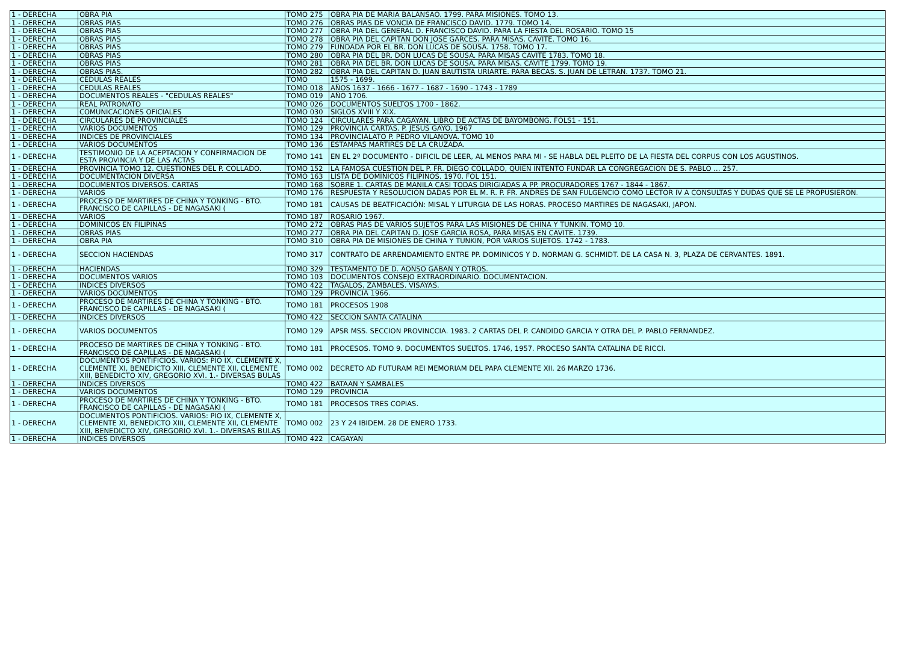| 1 - DERECHA | OBRA PIA | TOMO 275 | OBRA PIA DE MARIA BALANSAO. 1799. PARA MISIONES. TOMO 13. |
| 1 - DERECHA | OBRAS PIAS | TOMO 276 | OBRAS PIAS DE VONCIA DE FRANCISCO DAVID. 1779. TOMO 14. |
| 1 - DERECHA | OBRAS PIAS | TOMO 277 | OBRA PIA DEL GENERAL D. FRANCISCO DAVID. PARA LA FIESTA DEL ROSARIO. TOMO 15 |
| 1 - DERECHA | OBRAS PIAS | TOMO 278 | OBRA PIA DEL CAPITAN DON JOSE GARCES. PARA MISAS. CAVITE. TOMO 16. |
| 1 - DERECHA | OBRAS PIAS | TOMO 279 | FUNDADA POR EL BR. DON LUCAS DE SOUSA. 1758. TOMO 17. |
| 1 - DERECHA | OBRAS PIAS | TOMO 280 | OBRA PIA DEL BR. DON LUCAS DE SOUSA. PARA MISAS CAVITE 1783. TOMO 18. |
| 1 - DERECHA | OBRAS PIAS | TOMO 281 | OBRA PIA DEL BR. DON LUCAS DE SOUSA. PARA MISAS. CAVITE 1799. TOMO 19. |
| 1 - DERECHA | OBRAS PIAS. | TOMO 282 | OBRA PIA DEL CAPITAN D. JUAN BAUTISTA URIARTE. PARA BECAS. S. JUAN DE LETRAN. 1737. TOMO 21. |
| 1 - DERECHA | CÉDULAS REALES | TOMO | 1575 - 1699. |
| 1 - DERECHA | CEDULAS REALES | TOMO 018 | AÑOS 1637 - 1666 - 1677 - 1687 - 1690 - 1743 - 1789 |
| 1 - DERECHA | DOCUMENTOS REALES - "CEDULAS REALES" | TOMO 019 | AÑO 1706. |
| 1 - DERECHA | REAL PATRONATO | TOMO 026 | DOCUMENTOS SUELTOS 1700 - 1862. |
| 1 - DERECHA | COMUNICACIONES OFICIALES | TOMO 030 | SIGLOS XVIII Y XIX. |
| 1 - DERECHA | CIRCULARES DE PROVINCIALES | TOMO 124 | CIRCULARES PARA CAGAYAN. LIBRO DE ACTAS DE BAYOMBONG. FOLS1 - 151. |
| 1 - DERECHA | VARIOS DOCUMENTOS | TOMO 129 | PROVINCIA CARTAS. P. JESUS GAYO. 1967 |
| 1 - DERECHA | INDICES DE PROVINCIALES | TOMO 134 | PROVINCIALATO P. PEDRO VILANOVA. TOMO 10 |
| 1 - DERECHA | VARIOS DOCUMENTOS | TOMO 136 | ESTAMPAS MARTIRES DE LA CRUZADA. |
| 1 - DERECHA | TESTIMONIO DE LA ACEPTACION Y CONFIRMACION DE ESTA PROVINCIA Y DE LAS ACTAS | TOMO 141 | EN EL 2º DOCUMENTO - DIFICIL DE LEER, AL MENOS PARA MI - SE HABLA DEL PLEITO DE LA FIESTA DEL CORPUS CON LOS AGUSTINOS. |
| 1 - DERECHA | PROVINCIA TOMO 12. CUESTIONES DEL P. COLLADO. | TOMO 152 | LA FAMOSA CUESTION DEL P. FR. DIEGO COLLADO, QUIEN INTENTO FUNDAR LA CONGREGACION DE S. PABLO … 257. |
| 1 - DERECHA | DOCUMENTACION DIVERSA | TOMO 163 | LISTA DE DOMINICOS FILIPINOS. 1970. FOL 151. |
| 1 - DERECHA | DOCUMENTOS DIVERSOS. CARTAS | TOMO 168 | SOBRE 1. CARTAS DE MANILA CASI TODAS DIRIGIADAS A PP. PROCURADORES 1767 - 1844 - 1867. |
| 1 - DERECHA | VARIOS | TOMO 176 | RESPUESTA Y RESOLUCION DADAS POR EL M. R. P. FR. ANDRES DE SAN FULGENCIO COMO LECTOR IV A CONSULTAS Y DUDAS QUE SE LE PROPUSIERON. |
| 1 - DERECHA | PROCESO DE MARTIRES DE CHINA Y TONKING - BTO. FRANCISCO DE CAPILLAS - DE NAGASAKI ( | TOMO 181 | CAUSAS DE BEATFICACIÓN: MISAL Y LITURGIA DE LAS HORAS. PROCESO MARTIRES DE NAGASAKI, JAPON. |
| 1 - DERECHA | VARIOS | TOMO 187 | ROSARIO 1967. |
| 1 - DERECHA | DOMINICOS EN FILIPINAS | TOMO 272 | OBRAS PIAS DE VARIOS SUJETOS PARA LAS MISIONES DE CHINA Y TUNKIN. TOMO 10. |
| 1 - DERECHA | OBRAS PIAS | TOMO 277 | OBRA PIA DEL CAPITAN D. JOSE GARCIA ROSA, PARA MISAS EN CAVITE. 1739. |
| 1 - DERECHA | OBRA PIA | TOMO 310 | OBRA PIA DE MISIONES DE CHINA Y TUNKIN, POR VARIOS SUJETOS. 1742 - 1783. |
| 1 - DERECHA | SECCION HACIENDAS | TOMO 317 | CONTRATO DE ARRENDAMIENTO ENTRE PP. DOMINICOS Y D. NORMAN G. SCHMIDT. DE LA CASA N. 3, PLAZA DE CERVANTES. 1891. |
| 1 - DERECHA | HACIENDAS | TOMO 329 | TESTAMENTO DE D. AONSO GABAN Y OTROS. |
| 1 - DERECHA | DOCUMENTOS VARIOS | TOMO 103 | DOCUMENTOS CONSEJO EXTRAORDINARIO. DOCUMENTACION. |
| 1 - DERECHA | INDICES DIVERSOS | TOMO 422 | TAGALOS, ZAMBALES. VISAYAS. |
| 1 - DERECHA | VARIOS DOCUMENTOS | TOMO 129 | PROVINCIA 1966. |
| 1 - DERECHA | PROCESO DE MARTIRES DE CHINA Y TONKING - BTO. FRANCISCO DE CAPILLAS - DE NAGASAKI ( | TOMO 181 | PROCESOS 1908 |
| 1 - DERECHA | INDICES DIVERSOS | TOMO 422 | SECCION SANTA CATALINA |
| 1 - DERECHA | VARIOS DOCUMENTOS | TOMO 129 | APSR MSS. SECCION PROVINCCIA. 1983. 2 CARTAS DEL P. CANDIDO GARCIA Y OTRA DEL P. PABLO FERNANDEZ. |
| 1 - DERECHA | PROCESO DE MARTIRES DE CHINA Y TONKING - BTO. FRANCISCO DE CAPILLAS - DE NAGASAKI ( | TOMO 181 | PROCESOS. TOMO 9. DOCUMENTOS SUELTOS. 1746, 1957. PROCESO SANTA CATALINA DE RICCI. |
| 1 - DERECHA | DOCUMENTOS PONTIFICIOS. VARIOS: PIO IX, CLEMENTE X, CLEMENTE XI, BENEDICTO XIII, CLEMENTE XII, CLEMENTE XIII, BENEDICTO XIV, GREGORIO XVI. 1.- DIVERSAS BULAS | TOMO 002 | DECRETO AD FUTURAM REI MEMORIAM DEL PAPA CLEMENTE XII. 26 MARZO 1736. |
| 1 - DERECHA | INDICES DIVERSOS | TOMO 422 | BATAAN Y SAMBALES |
| 1 - DERECHA | VARIOS DOCUMENTOS | TOMO 129 | PROVINCIA |
| 1 - DERECHA | PROCESO DE MARTIRES DE CHINA Y TONKING - BTO. FRANCISCO DE CAPILLAS - DE NAGASAKI ( | TOMO 181 | PROCESOS TRES COPIAS. |
| 1 - DERECHA | DOCUMENTOS PONTIFICIOS. VARIOS: PIO IX, CLEMENTE X, CLEMENTE XI, BENEDICTO XIII, CLEMENTE XII, CLEMENTE XIII, BENEDICTO XIV, GREGORIO XVI. 1.- DIVERSAS BULAS | TOMO 002 | 23 Y 24 IBIDEM. 28 DE ENERO 1733. |
| 1 - DERECHA | INDICES DIVERSOS | TOMO 422 | CAGAYAN |